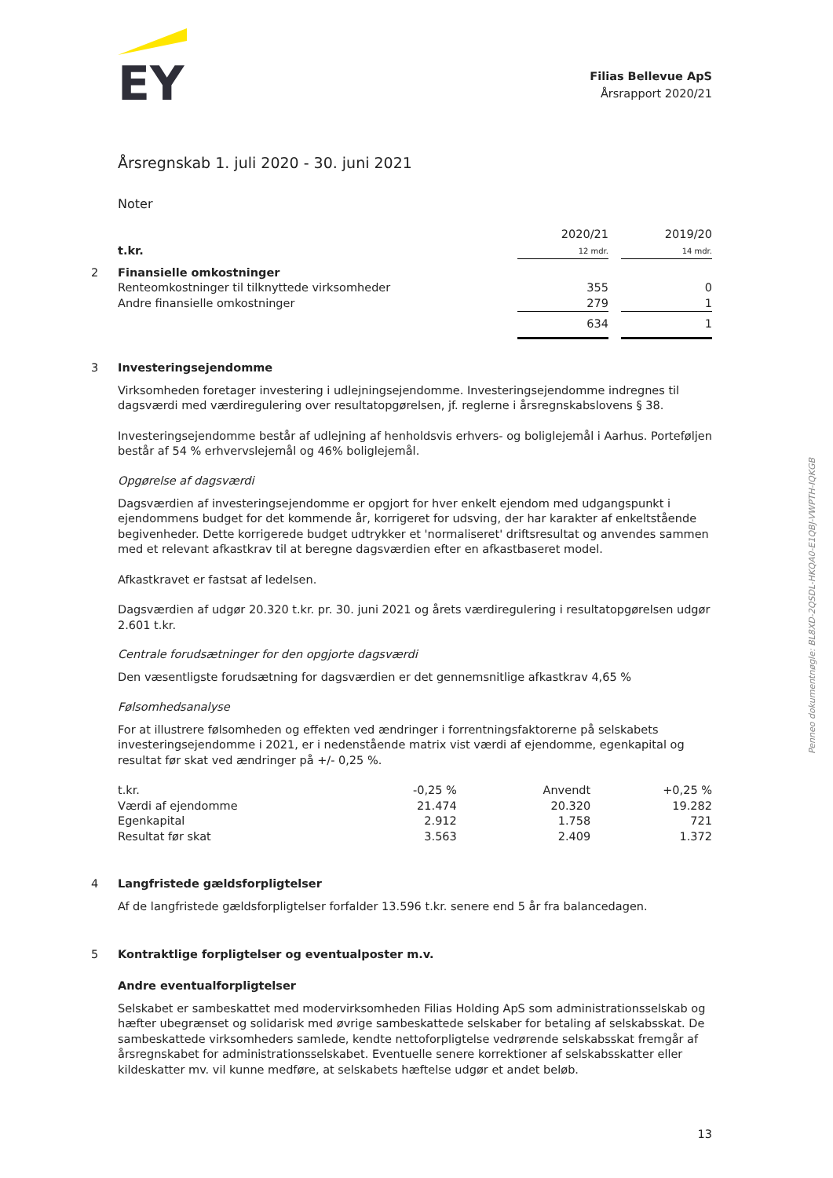EY
Filias Bellevue ApS
Årsrapport 2020/21
Årsregnskab 1. juli 2020 - 30. juni 2021
Noter
| t.kr. | 2020/21 12 mdr. | | 2019/20 14 mdr. |
| 2 Finansielle omkostninger | | | |
| Renteomkostninger til tilknyttede virksomheder | 355 | | 0 |
| Andre finansielle omkostninger | 279 | | 1 |
| | 634 | | 1 |
3
Investeringsejendomme
Virksomheden foretager investering i udlejningsejendomme. Investeringsejendomme indregnes til dagsværdi med værdiregulering over resultatopgørelsen, jf. reglerne i årsregnskabslovens § 38.
Investeringsejendomme består af udlejning af henholdsvis erhvers- og boliglejemål i Aarhus. Porteføljen består af 54 % erhvervslejemål og 46% boliglejemål.
Opgørelse af dagsværdi
Dagsværdien af investeringsejendomme er opgjort for hver enkelt ejendom med udgangspunkt i ejendommens budget for det kommende år, korrigeret for udsving, der har karakter af enkeltstående begivenheder. Dette korrigerede budget udtrykker et 'normaliseret' driftsresultat og anvendes sammen med et relevant afkastkrav til at beregne dagsværdien efter en afkastbaseret model.
Afkastkravet er fastsat af ledelsen.
Dagsværdien af udgør 20.320 t.kr. pr. 30. juni 2021 og årets værdiregulering i resultatopgørelsen udgør 2.601 t.kr.
Centrale forudsætninger for den opgjorte dagsværdi
Den væsentligste forudsætning for dagsværdien er det gennemsnitlige afkastkrav 4,65 %
Følsomhedsanalyse
For at illustrere følsomheden og effekten ved ændringer i forrentningsfaktorerne på selskabets investeringsejendomme i 2021, er i nedenstående matrix vist værdi af ejendomme, egenkapital og resultat før skat ved ændringer på +/- 0,25 %.
| t.kr. | -0,25 % | Anvendt | +0,25 % |
| Værdi af ejendomme | 21.474 | 20.320 | 19.282 |
| Egenkapital | 2.912 | 1.758 | 721 |
| Resultat før skat | 3.563 | 2.409 | 1.372 |
4
Langfristede gældsforpligtelser
Af de langfristede gældsforpligtelser forfalder 13.596 t.kr. senere end 5 år fra balancedagen.
5
Kontraktlige forpligtelser og eventualposter m.v.
Andre eventualforpligtelser
Selskabet er sambeskattet med modervirksomheden Filias Holding ApS som administrationsselskab og hæfter ubegrænset og solidarisk med øvrige sambeskattede selskaber for betaling af selskabsskat. De sambeskattede virksomheders samlede, kendte nettoforpligtelse vedrørende selskabsskat fremgår af årsregnskabet for administrationsselskabet. Eventuelle senere korrektioner af selskabsskatter eller kildeskatter mv. vil kunne medføre, at selskabets hæftelse udgør et andet beløb.
13
Penneo dokumentnøgle: BL8XD-2QSDL-HKQA0-E1QBJ-VWPTH-IQKGB